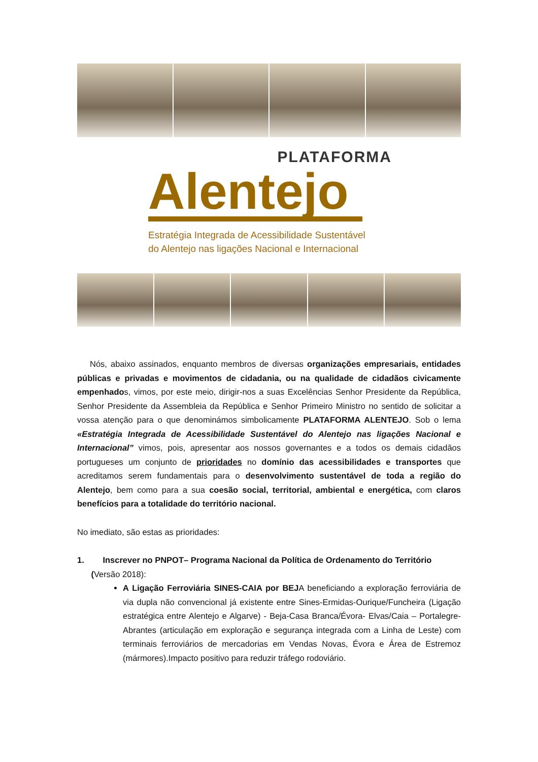PLATAFORMA
Alentejo
Estratégia Integrada de Acessibilidade Sustentável
do Alentejo nas ligações Nacional e Internacional
Nós, abaixo assinados, enquanto membros de diversas organizações empresariais, entidades públicas e privadas e movimentos de cidadania, ou na qualidade de cidadãos civicamente empenhados, vimos, por este meio, dirigir-nos a suas Excelências Senhor Presidente da República, Senhor Presidente da Assembleia da República e Senhor Primeiro Ministro no sentido de solicitar a vossa atenção para o que denominámos simbolicamente PLATAFORMA ALENTEJO. Sob o lema «Estratégia Integrada de Acessibilidade Sustentável do Alentejo nas ligações Nacional e Internacional” vimos, pois, apresentar aos nossos governantes e a todos os demais cidadãos portugueses um conjunto de prioridades no domínio das acessibilidades e transportes que acreditamos serem fundamentais para o desenvolvimento sustentável de toda a região do Alentejo, bem como para a sua coesão social, territorial, ambiental e energética, com claros benefícios para a totalidade do território nacional.
No imediato, são estas as prioridades:
1. Inscrever no PNPOT– Programa Nacional da Política de Ordenamento do Território
(Versão 2018):
A Ligação Ferroviária SINES-CAIA por BEJA beneficiando a exploração ferroviária de via dupla não convencional já existente entre Sines-Ermidas-Ourique/Funcheira (Ligação estratégica entre Alentejo e Algarve) - Beja-Casa Branca/Évora- Elvas/Caia – Portalegre- Abrantes (articulação em exploração e segurança integrada com a Linha de Leste) com terminais ferroviários de mercadorias em Vendas Novas, Évora e Área de Estremoz (mármores).Impacto positivo para reduzir tráfego rodoviário.